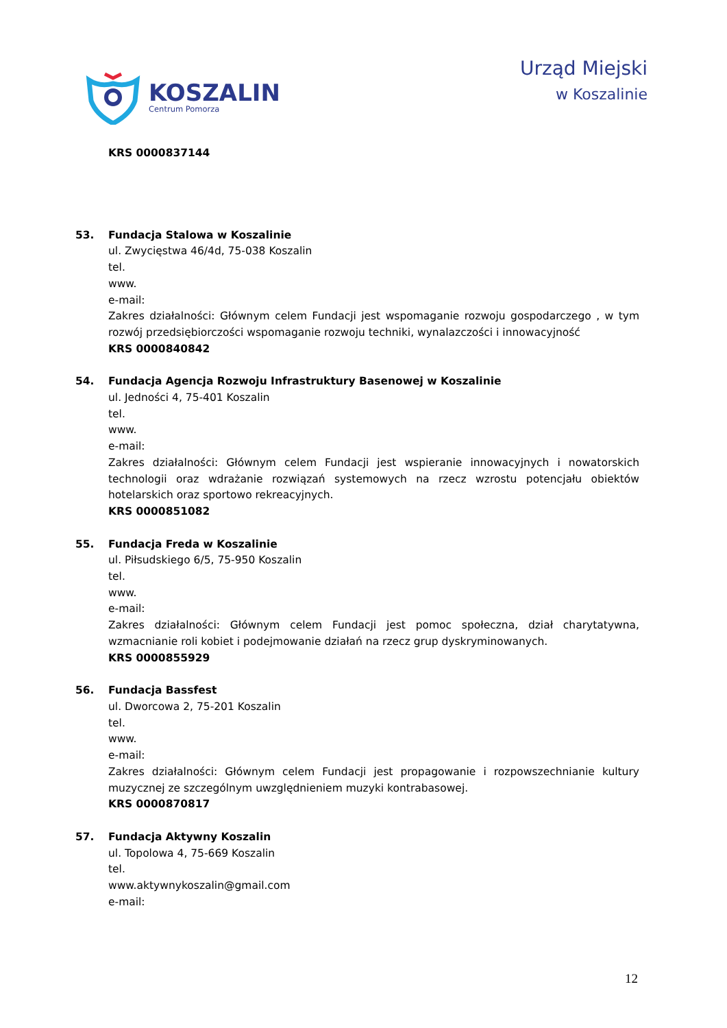KOSZALIN
Centrum Pomorza
Urząd Miejski
w Koszalinie
KRS 0000837144
53. Fundacja Stalowa w Koszalinie
ul. Zwycięstwa 46/4d, 75-038 Koszalin
tel.
www.
e-mail:
Zakres działalności: Głównym celem Fundacji jest wspomaganie rozwoju gospodarczego , w tym rozwój przedsiębiorczości wspomaganie rozwoju techniki, wynalazczości i innowacyjność
KRS 0000840842
54. Fundacja Agencja Rozwoju Infrastruktury Basenowej w Koszalinie
ul. Jedności 4, 75-401 Koszalin
tel.
www.
e-mail:
Zakres działalności: Głównym celem Fundacji jest wspieranie innowacyjnych i nowatorskich technologii oraz wdrażanie rozwiązań systemowych na rzecz wzrostu potencjału obiektów hotelarskich oraz sportowo rekreacyjnych.
KRS 0000851082
55. Fundacja Freda w Koszalinie
ul. Piłsudskiego 6/5, 75-950 Koszalin
tel.
www.
e-mail:
Zakres działalności: Głównym celem Fundacji jest pomoc społeczna, dział charytatywna, wzmacnianie roli kobiet i podejmowanie działań na rzecz grup dyskryminowanych.
KRS 0000855929
56. Fundacja Bassfest
ul. Dworcowa 2, 75-201 Koszalin
tel.
www.
e-mail:
Zakres działalności: Głównym celem Fundacji jest propagowanie i rozpowszechnianie kultury muzycznej ze szczególnym uwzględnieniem muzyki kontrabasowej.
KRS 0000870817
57. Fundacja Aktywny Koszalin
ul. Topolowa 4, 75-669 Koszalin
tel.
www.aktywnykoszalin@gmail.com
e-mail:
12